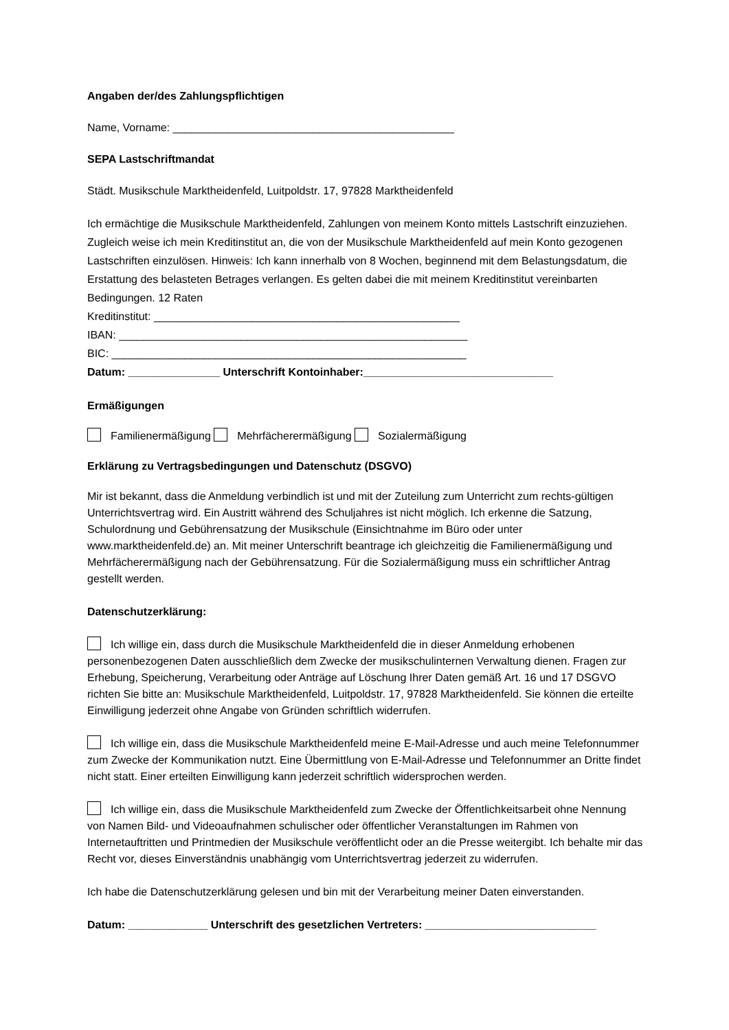Angaben der/des Zahlungspflichtigen
Name, Vorname: ______________________________________________
SEPA Lastschriftmandat
Städt. Musikschule Marktheidenfeld, Luitpoldstr. 17, 97828 Marktheidenfeld
Ich ermächtige die Musikschule Marktheidenfeld, Zahlungen von meinem Konto mittels Lastschrift einzuziehen. Zugleich weise ich mein Kreditinstitut an, die von der Musikschule Marktheidenfeld auf mein Konto gezogenen Lastschriften einzulösen. Hinweis: Ich kann innerhalb von 8 Wochen, beginnend mit dem Belastungsdatum, die Erstattung des belasteten Betrages verlangen. Es gelten dabei die mit meinem Kreditinstitut vereinbarten Bedingungen. 12 Raten
Kreditinstitut: __________________________________________________
IBAN: _________________________________________________________
BIC: __________________________________________________________
Datum: _______________ Unterschrift Kontoinhaber:_______________________________
Ermäßigungen
Familienermäßigung Mehrfächerermäßigung Sozialermäßigung
Erklärung zu Vertragsbedingungen und Datenschutz (DSGVO)
Mir ist bekannt, dass die Anmeldung verbindlich ist und mit der Zuteilung zum Unterricht zum rechts-gültigen Unterrichtsvertrag wird. Ein Austritt während des Schuljahres ist nicht möglich. Ich erkenne die Satzung, Schulordnung und Gebührensatzung der Musikschule (Einsichtnahme im Büro oder unter www.marktheidenfeld.de) an. Mit meiner Unterschrift beantrage ich gleichzeitig die Familienermäßigung und Mehrfächerermäßigung nach der Gebührensatzung. Für die Sozialermäßigung muss ein schriftlicher Antrag gestellt werden.
Datenschutzerklärung:
Ich willige ein, dass durch die Musikschule Marktheidenfeld die in dieser Anmeldung erhobenen personenbezogenen Daten ausschließlich dem Zwecke der musikschulinternen Verwaltung dienen. Fragen zur Erhebung, Speicherung, Verarbeitung oder Anträge auf Löschung Ihrer Daten gemäß Art. 16 und 17 DSGVO richten Sie bitte an: Musikschule Marktheidenfeld, Luitpoldstr. 17, 97828 Marktheidenfeld. Sie können die erteilte Einwilligung jederzeit ohne Angabe von Gründen schriftlich widerrufen.
Ich willige ein, dass die Musikschule Marktheidenfeld meine E-Mail-Adresse und auch meine Telefonnummer zum Zwecke der Kommunikation nutzt. Eine Übermittlung von E-Mail-Adresse und Telefonnummer an Dritte findet nicht statt. Einer erteilten Einwilligung kann jederzeit schriftlich widersprochen werden.
Ich willige ein, dass die Musikschule Marktheidenfeld zum Zwecke der Öffentlichkeitsarbeit ohne Nennung von Namen Bild- und Videoaufnahmen schulischer oder öffentlicher Veranstaltungen im Rahmen von Internetauftritten und Printmedien der Musikschule veröffentlicht oder an die Presse weitergibt. Ich behalte mir das Recht vor, dieses Einverständnis unabhängig vom Unterrichtsvertrag jederzeit zu widerrufen.
Ich habe die Datenschutzerklärung gelesen und bin mit der Verarbeitung meiner Daten einverstanden.
Datum: _____________ Unterschrift des gesetzlichen Vertreters: ____________________________